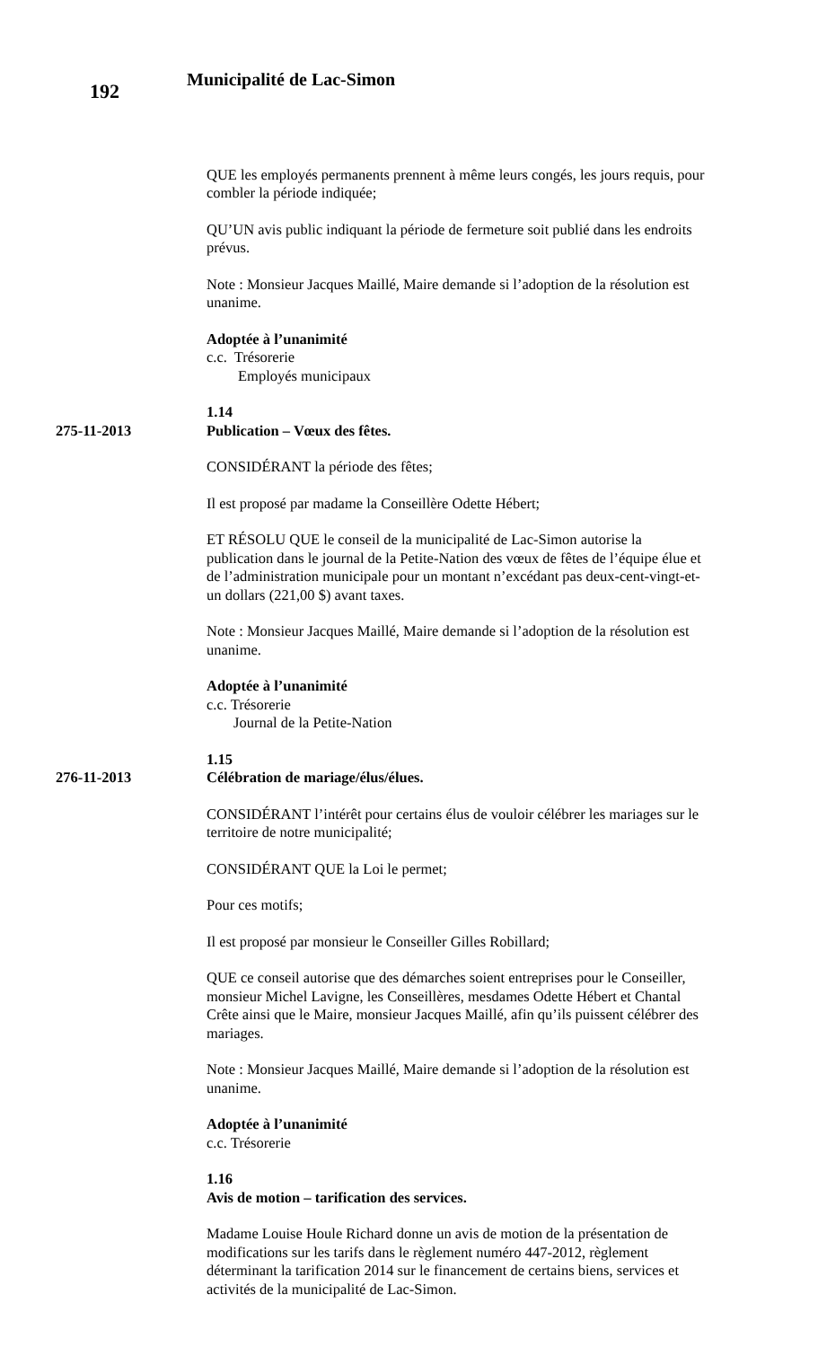192
Municipalité de Lac-Simon
QUE les employés permanents prennent à même leurs congés, les jours requis, pour combler la période indiquée;
QU’UN avis public indiquant la période de fermeture soit publié dans les endroits prévus.
Note : Monsieur Jacques Maillé, Maire demande si l’adoption de la résolution est unanime.
Adoptée à l’unanimité
c.c. Trésorerie
Employés municipaux
1.14
275-11-2013 Publication – Vœux des fêtes.
CONSIDÉRANT la période des fêtes;
Il est proposé par madame la Conseillère Odette Hébert;
ET RÉSOLU QUE le conseil de la municipalité de Lac-Simon autorise la publication dans le journal de la Petite-Nation des vœux de fêtes de l’équipe élue et de l’administration municipale pour un montant n’excédant pas deux-cent-vingt-et-un dollars (221,00 $) avant taxes.
Note : Monsieur Jacques Maillé, Maire demande si l’adoption de la résolution est unanime.
Adoptée à l’unanimité
c.c. Trésorerie
Journal de la Petite-Nation
1.15
276-11-2013 Célébration de mariage/élus/élues.
CONSIDÉRANT l’intérêt pour certains élus de vouloir célébrer les mariages sur le territoire de notre municipalité;
CONSIDÉRANT QUE la Loi le permet;
Pour ces motifs;
Il est proposé par monsieur le Conseiller Gilles Robillard;
QUE ce conseil autorise que des démarches soient entreprises pour le Conseiller, monsieur Michel Lavigne, les Conseillères, mesdames Odette Hébert et Chantal Crête ainsi que le Maire, monsieur Jacques Maillé, afin qu’ils puissent célébrer des mariages.
Note : Monsieur Jacques Maillé, Maire demande si l’adoption de la résolution est unanime.
Adoptée à l’unanimité
c.c. Trésorerie
1.16
Avis de motion – tarification des services.
Madame Louise Houle Richard donne un avis de motion de la présentation de modifications sur les tarifs dans le règlement numéro 447-2012, règlement déterminant la tarification 2014 sur le financement de certains biens, services et activités de la municipalité de Lac-Simon.